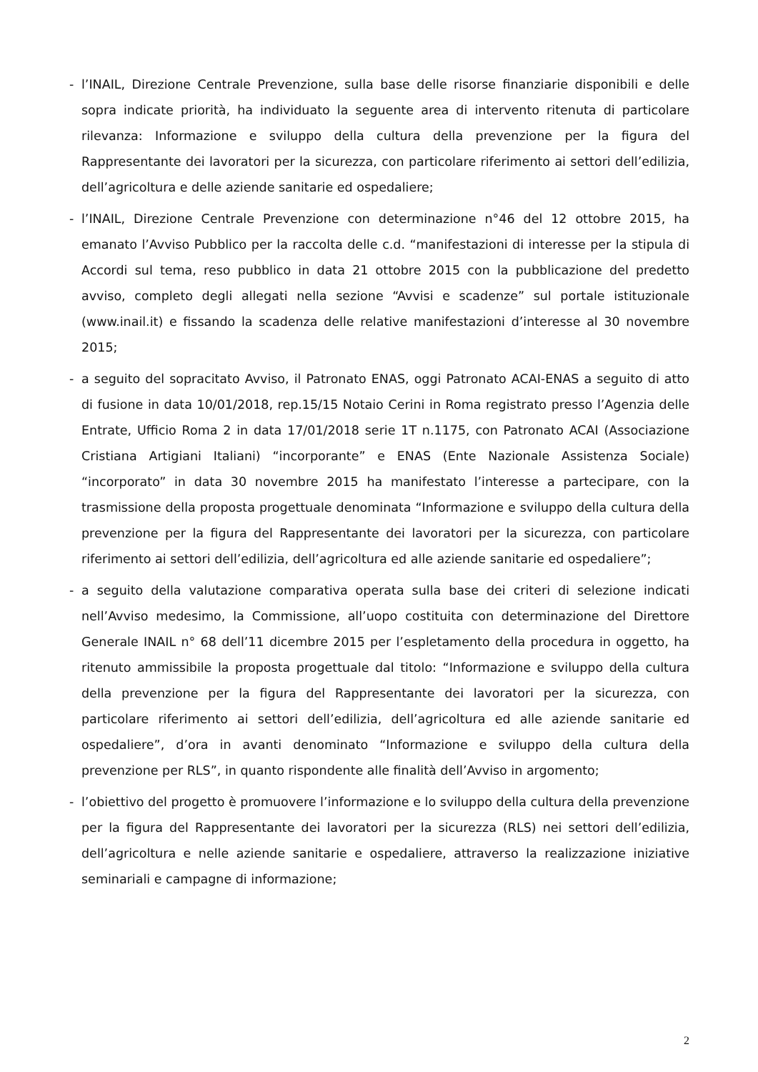- l’INAIL, Direzione Centrale Prevenzione, sulla base delle risorse finanziarie disponibili e delle sopra indicate priorità, ha individuato la seguente area di intervento ritenuta di particolare rilevanza: Informazione e sviluppo della cultura della prevenzione per la figura del Rappresentante dei lavoratori per la sicurezza, con particolare riferimento ai settori dell’edilizia, dell’agricoltura e delle aziende sanitarie ed ospedaliere;
- l’INAIL, Direzione Centrale Prevenzione con determinazione n°46 del 12 ottobre 2015, ha emanato l’Avviso Pubblico per la raccolta delle c.d. “manifestazioni di interesse per la stipula di Accordi sul tema, reso pubblico in data 21 ottobre 2015 con la pubblicazione del predetto avviso, completo degli allegati nella sezione “Avvisi e scadenze” sul portale istituzionale (www.inail.it) e fissando la scadenza delle relative manifestazioni d’interesse al 30 novembre 2015;
- a seguito del sopracitato Avviso, il Patronato ENAS, oggi Patronato ACAI-ENAS a seguito di atto di fusione in data 10/01/2018, rep.15/15 Notaio Cerini in Roma registrato presso l’Agenzia delle Entrate, Ufficio Roma 2 in data 17/01/2018 serie 1T n.1175, con Patronato ACAI (Associazione Cristiana Artigiani Italiani) “incorporante” e ENAS (Ente Nazionale Assistenza Sociale) “incorporato” in data 30 novembre 2015 ha manifestato l’interesse a partecipare, con la trasmissione della proposta progettuale denominata “Informazione e sviluppo della cultura della prevenzione per la figura del Rappresentante dei lavoratori per la sicurezza, con particolare riferimento ai settori dell’edilizia, dell’agricoltura ed alle aziende sanitarie ed ospedaliere”;
- a seguito della valutazione comparativa operata sulla base dei criteri di selezione indicati nell’Avviso medesimo, la Commissione, all’uopo costituita con determinazione del Direttore Generale INAIL n° 68 dell’11 dicembre 2015 per l’espletamento della procedura in oggetto, ha ritenuto ammissibile la proposta progettuale dal titolo: “Informazione e sviluppo della cultura della prevenzione per la figura del Rappresentante dei lavoratori per la sicurezza, con particolare riferimento ai settori dell’edilizia, dell’agricoltura ed alle aziende sanitarie ed ospedaliere”, d’ora in avanti denominato “Informazione e sviluppo della cultura della prevenzione per RLS”, in quanto rispondente alle finalità dell’Avviso in argomento;
- l’obiettivo del progetto è promuovere l’informazione e lo sviluppo della cultura della prevenzione per la figura del Rappresentante dei lavoratori per la sicurezza (RLS) nei settori dell’edilizia, dell’agricoltura e nelle aziende sanitarie e ospedaliere, attraverso la realizzazione iniziative seminariali e campagne di informazione;
2